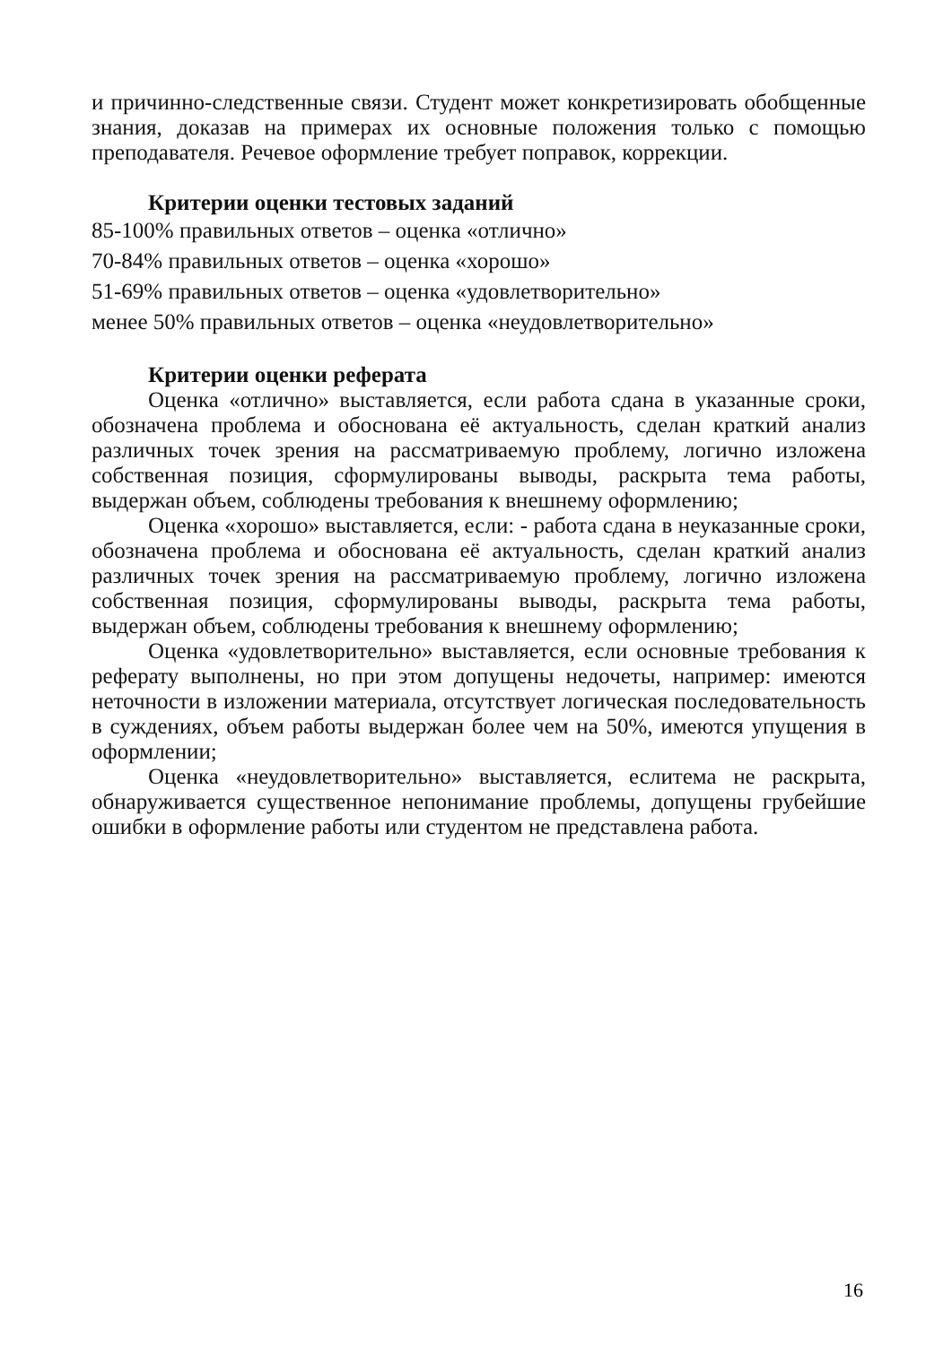и причинно-следственные связи. Студент может конкретизировать обобщенные знания, доказав на примерах их основные положения только с помощью преподавателя. Речевое оформление требует поправок, коррекции.
Критерии оценки тестовых заданий
85-100% правильных ответов – оценка «отлично»
70-84% правильных ответов – оценка «хорошо»
51-69% правильных ответов – оценка «удовлетворительно»
менее 50% правильных ответов – оценка «неудовлетворительно»
Критерии оценки реферата
Оценка «отлично» выставляется, если работа сдана в указанные сроки, обозначена проблема и обоснована её актуальность, сделан краткий анализ различных точек зрения на рассматриваемую проблему, логично изложена собственная позиция, сформулированы выводы, раскрыта тема работы, выдержан объем, соблюдены требования к внешнему оформлению;
Оценка «хорошо» выставляется, если: - работа сдана в неуказанные сроки, обозначена проблема и обоснована её актуальность, сделан краткий анализ различных точек зрения на рассматриваемую проблему, логично изложена собственная позиция, сформулированы выводы, раскрыта тема работы, выдержан объем, соблюдены требования к внешнему оформлению;
Оценка «удовлетворительно» выставляется, если основные требования к реферату выполнены, но при этом допущены недочеты, например: имеются неточности в изложении материала, отсутствует логическая последовательность в суждениях, объем работы выдержан более чем на 50%, имеются упущения в оформлении;
Оценка «неудовлетворительно» выставляется, еслитема не раскрыта, обнаруживается существенное непонимание проблемы, допущены грубейшие ошибки в оформление работы или студентом не представлена работа.
16